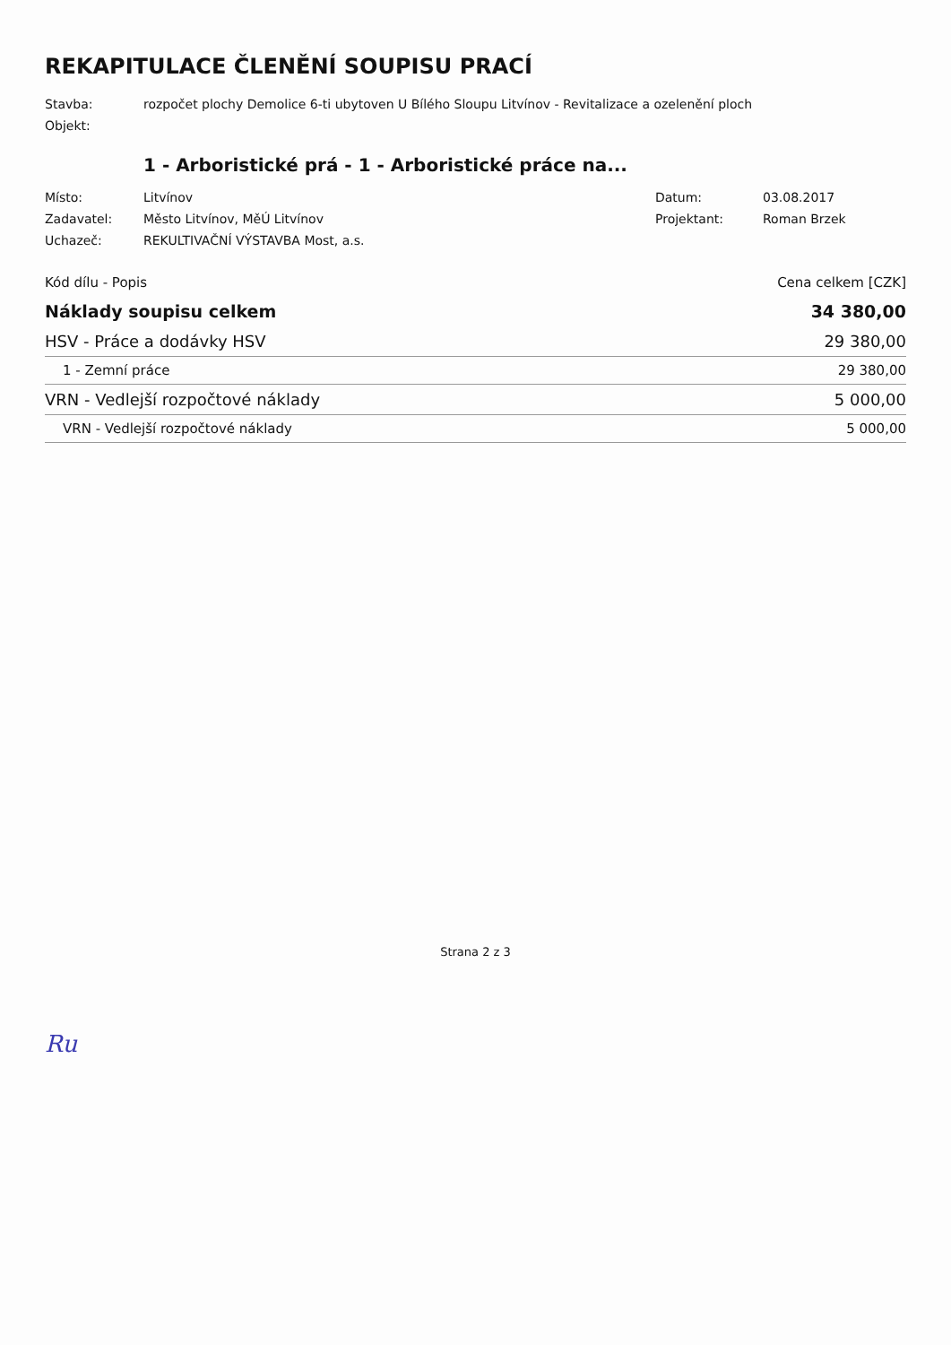REKAPITULACE ČLENĚNÍ SOUPISU PRACÍ
Stavba:
rozpočet plochy Demolice 6-ti ubytoven U Bílého Sloupu Litvínov - Revitalizace a ozelenění ploch
Objekt:
1 - Arboristické prá - 1 - Arboristické práce na...
Místo:
Litvínov
Datum:
03.08.2017
Zadavatel:
Město Litvínov, MěÚ Litvínov
Projektant:
Roman Brzek
Uchazeč:
REKULTIVAČNÍ VÝSTAVBA Most, a.s.
| Kód dílu - Popis | Cena celkem [CZK] |
| --- | --- |
| Náklady soupisu celkem | 34 380,00 |
| HSV - Práce a dodávky HSV | 29 380,00 |
| 1 - Zemní práce | 29 380,00 |
| VRN - Vedlejší rozpočtové náklady | 5 000,00 |
| VRN - Vedlejší rozpočtové náklady | 5 000,00 |
Strana 2 z 3
Ru